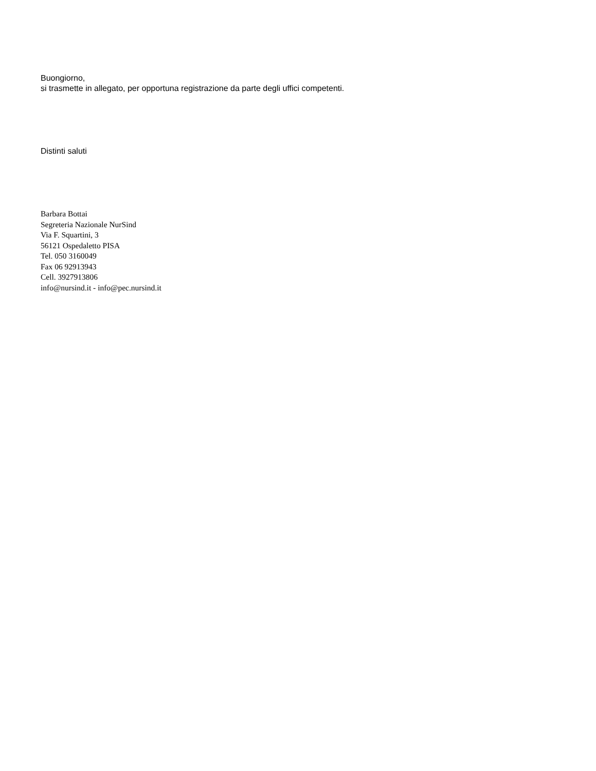Buongiorno,
si trasmette in allegato, per opportuna registrazione da parte degli uffici competenti.
Distinti saluti
Barbara Bottai
Segreteria Nazionale NurSind
Via F. Squartini, 3
56121 Ospedaletto PISA
Tel. 050 3160049
Fax 06 92913943
Cell. 3927913806
info@nursind.it - info@pec.nursind.it